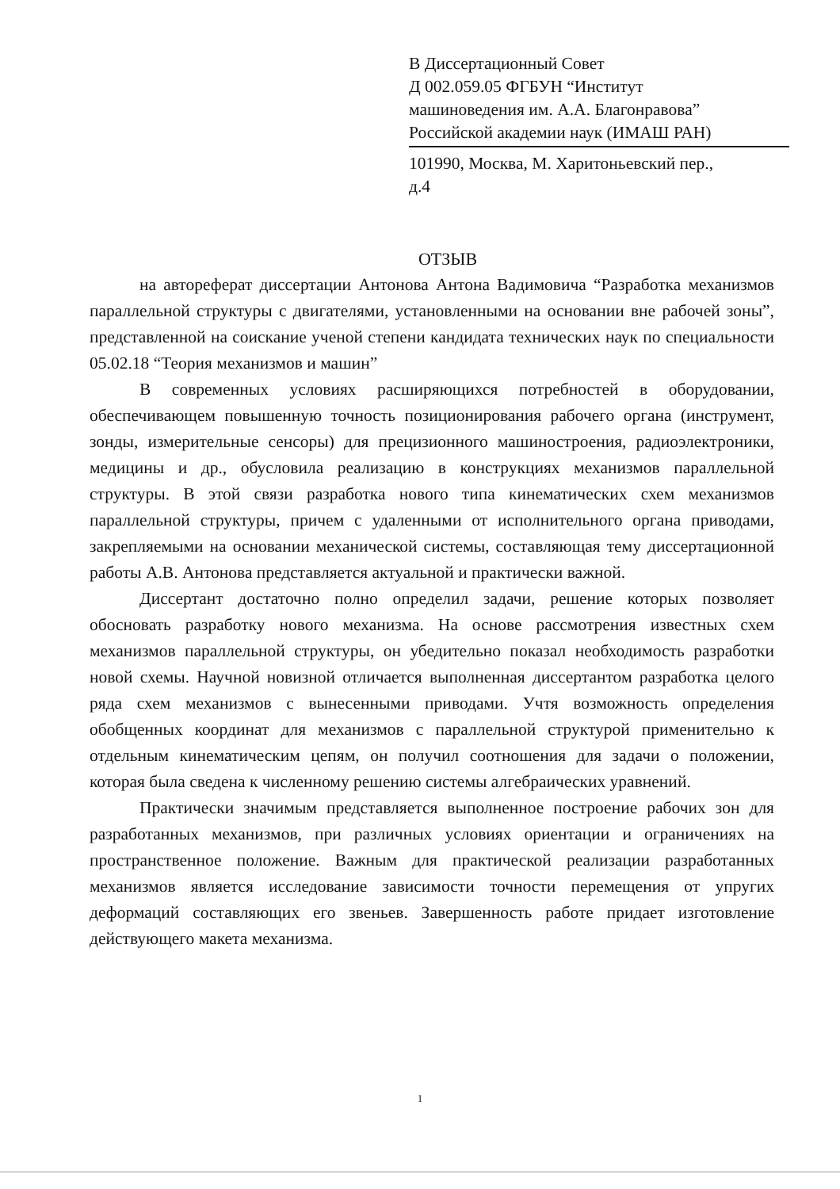В Диссертационный Совет
Д 002.059.05 ФГБУН “Институт
машиноведения им. А.А. Благонравова”
Российской академии наук (ИМАШ РАН)
101990, Москва, М. Харитоньевский пер.,
д.4
ОТЗЫВ
на автореферат диссертации Антонова Антона Вадимовича “Разработка механизмов параллельной структуры с двигателями, установленными на основании вне рабочей зоны”, представленной на соискание ученой степени кандидата технических наук по специальности 05.02.18 “Теория механизмов и машин”
В современных условиях расширяющихся потребностей в оборудовании, обеспечивающем повышенную точность позиционирования рабочего органа (инструмент, зонды, измерительные сенсоры) для прецизионного машиностроения, радиоэлектроники, медицины и др., обусловила реализацию в конструкциях механизмов параллельной структуры. В этой связи разработка нового типа кинематических схем механизмов параллельной структуры, причем с удаленными от исполнительного органа приводами, закрепляемыми на основании механической системы, составляющая тему диссертационной работы А.В. Антонова представляется актуальной и практически важной.
Диссертант достаточно полно определил задачи, решение которых позволяет обосновать разработку нового механизма. На основе рассмотрения известных схем механизмов параллельной структуры, он убедительно показал необходимость разработки новой схемы. Научной новизной отличается выполненная диссертантом разработка целого ряда схем механизмов с вынесенными приводами. Учтя возможность определения обобщенных координат для механизмов с параллельной структурой применительно к отдельным кинематическим цепям, он получил соотношения для задачи о положении, которая была сведена к численному решению системы алгебраических уравнений.
Практически значимым представляется выполненное построение рабочих зон для разработанных механизмов, при различных условиях ориентации и ограничениях на пространственное положение. Важным для практической реализации разработанных механизмов является исследование зависимости точности перемещения от упругих деформаций составляющих его звеньев. Завершенность работе придает изготовление действующего макета механизма.
1